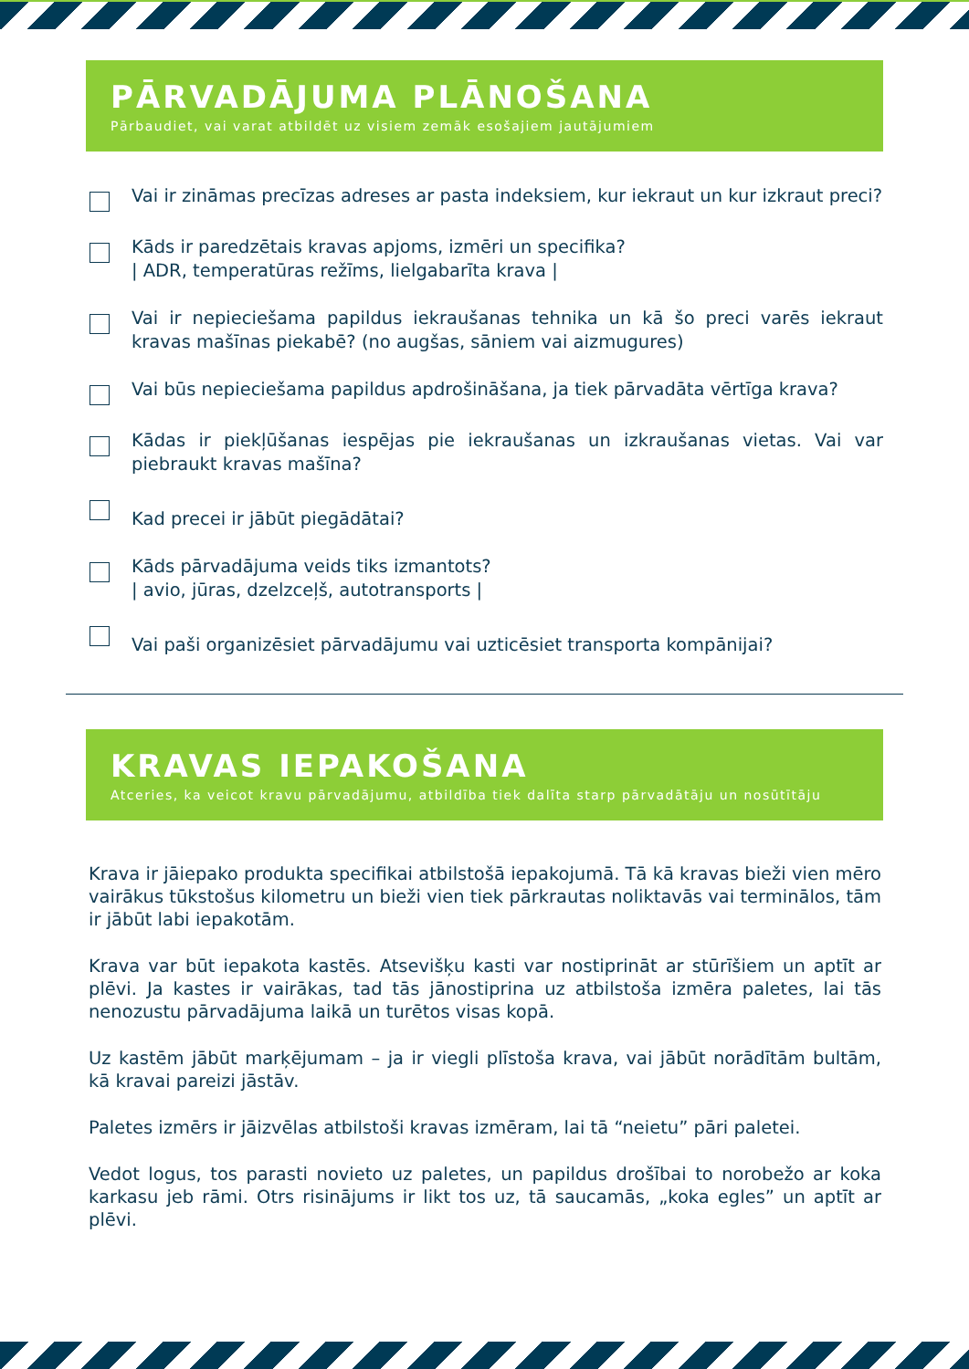PĀRVADĀJUMA PLĀNOŠANA
Pārbaudiet, vai varat atbildēt uz visiem zemāk esošajiem jautājumiem
Vai ir zināmas precīzas adreses ar pasta indeksiem, kur iekraut un kur izkraut preci?
Kāds ir paredzētais kravas apjoms, izmēri un specifika?
| ADR, temperatūras režīms, lielgabarīta krava |
Vai ir nepieciešama papildus iekraušanas tehnika un kā šo preci varēs iekraut kravas mašīnas piekabē? (no augšas, sāniem vai aizmugures)
Vai būs nepieciešama papildus apdrošināšana, ja tiek pārvadāta vērtīga krava?
Kādas ir piekļūšanas iespējas pie iekraušanas un izkraušanas vietas. Vai var piebraukt kravas mašīna?
Kad precei ir jābūt piegādātai?
Kāds pārvadājuma veids tiks izmantots?
| avio, jūras, dzelzceļš, autotransports |
Vai paši organizēsiet pārvadājumu vai uzticēsiet transporta kompānijai?
KRAVAS IEPAKOŠANA
Atceries, ka veicot kravu pārvadājumu, atbildība tiek dalīta starp pārvadātāju un nosūtītāju
Krava ir jāiepako produkta specifikai atbilstošā iepakojumā. Tā kā kravas bieži vien mēro vairākus tūkstošus kilometru un bieži vien tiek pārkrautas noliktavās vai terminālos, tām ir jābūt labi iepakotām.
Krava var būt iepakota kastēs. Atsevišķu kasti var nostiprināt ar stūrīšiem un aptīt ar plēvi. Ja kastes ir vairākas, tad tās jānostiprina uz atbilstoša izmēra paletes, lai tās nenozustu pārvadājuma laikā un turētos visas kopā.
Uz kastēm jābūt marķējumam – ja ir viegli plīstoša krava, vai jābūt norādītām bultām, kā kravai pareizi jāstāv.
Paletes izmērs ir jāizvēlas atbilstoši kravas izmēram, lai tā “neietu” pāri paletei.
Vedot logus, tos parasti novieto uz paletes, un papildus drošībai to norobežo ar koka karkasu jeb rāmi. Otrs risinājums ir likt tos uz, tā saucamās, „koka egles” un aptīt ar plēvi.